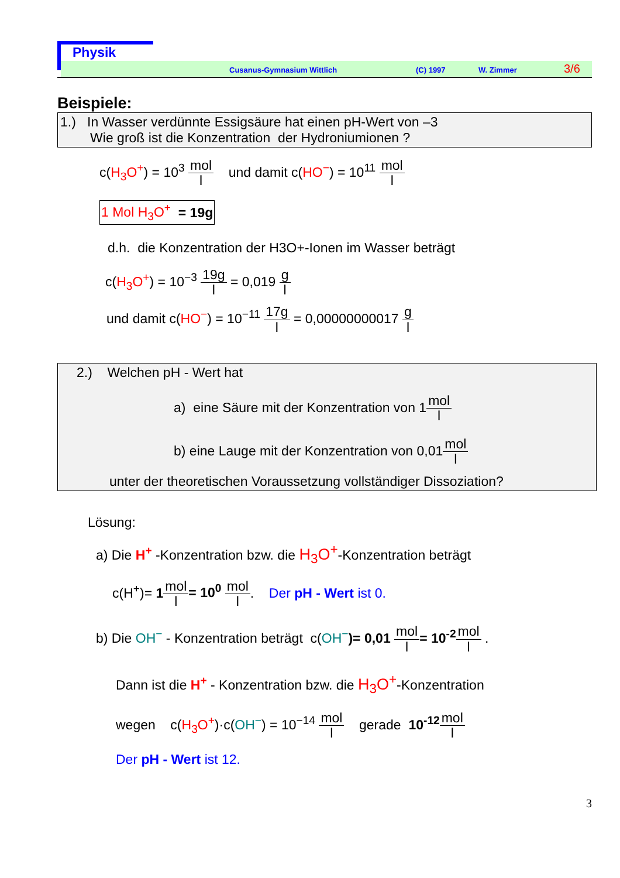Physik
Cusanus-Gymnasium Wittlich (C) 1997 W. Zimmer 3/6
Beispiele:
1.) In Wasser verdünnte Essigsäure hat einen pH-Wert von –3
Wie groß ist die Konzentration der Hydroniumionen ?
c(H<sub>3</sub>O<sup>+</sup>) = 10<sup>3</sup> mol l und damit c(HO<sup>−</sup>) = 10<sup>11</sup> mol l
1 Mol H<sub>3</sub>O<sup>+</sup> = 19g
d.h. die Konzentration der H3O+-Ionen im Wasser beträgt
c(H<sub>3</sub>O<sup>+</sup>) = 10<sup>−3</sup> 19g l = 0,019 g l
und damit c(HO<sup>−</sup>) = 10<sup>−11</sup> 17g l = 0,00000000017 g l
2.) Welchen pH - Wert hat
a) eine Säure mit der Konzentration von 1mol l
b) eine Lauge mit der Konzentration von 0,01mol l
unter der theoretischen Voraussetzung vollständiger Dissoziation?
Lösung:
a) Die H<sup>+</sup> -Konzentration bzw. die H<sub>3</sub>O<sup>+</sup>-Konzentration beträgt
c(H<sup>+</sup>)= 1 mol l= 10<sup>0</sup> mol l. Der pH - Wert ist 0.
b) Die OH<sup>−</sup> - Konzentration beträgt c(OH<sup>−</sup>)= 0,01 mol l= 10<sup>-2</sup> mol l .
Dann ist die H<sup>+</sup> - Konzentration bzw. die H<sub>3</sub>O<sup>+</sup>-Konzentration
wegen c(H<sub>3</sub>O<sup>+</sup>)·c(OH<sup>−</sup>) = 10<sup>−14</sup> mol l gerade 10<sup>-12</sup> mol l
Der pH - Wert ist 12.
3